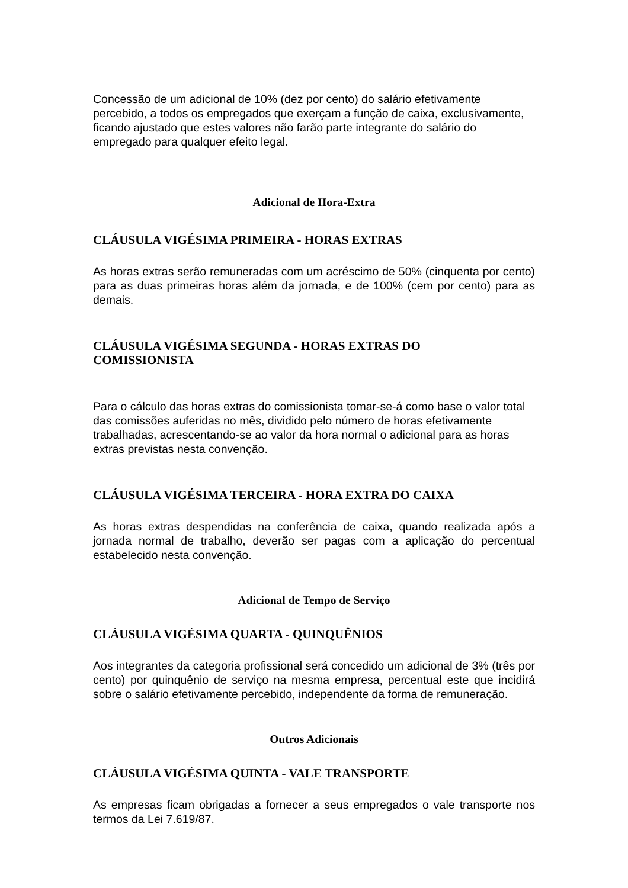Concessão de um adicional de 10% (dez por cento) do salário efetivamente percebido, a todos os empregados que exerçam a função de caixa, exclusivamente, ficando ajustado que estes valores não farão parte integrante do salário do empregado para qualquer efeito legal.
Adicional de Hora-Extra
CLÁUSULA VIGÉSIMA PRIMEIRA - HORAS EXTRAS
As horas extras serão remuneradas com um acréscimo de 50% (cinquenta por cento) para as duas primeiras horas além da jornada, e de 100% (cem por cento) para as demais.
CLÁUSULA VIGÉSIMA SEGUNDA - HORAS EXTRAS DO
COMISSIONISTA
Para o cálculo das horas extras do comissionista tomar-se-á como base o valor total das comissões auferidas no mês, dividido pelo número de horas efetivamente trabalhadas, acrescentando-se ao valor da hora normal o adicional para as horas extras previstas nesta convenção.
CLÁUSULA VIGÉSIMA TERCEIRA - HORA EXTRA DO CAIXA
As horas extras despendidas na conferência de caixa, quando realizada após a jornada normal de trabalho, deverão ser pagas com a aplicação do percentual estabelecido nesta convenção.
Adicional de Tempo de Serviço
CLÁUSULA VIGÉSIMA QUARTA - QUINQUÊNIOS
Aos integrantes da categoria profissional será concedido um adicional de 3% (três por cento) por quinquênio de serviço na mesma empresa, percentual este que incidirá sobre o salário efetivamente percebido, independente da forma de remuneração.
Outros Adicionais
CLÁUSULA VIGÉSIMA QUINTA - VALE TRANSPORTE
As empresas ficam obrigadas a fornecer a seus empregados o vale transporte nos termos da Lei 7.619/87.